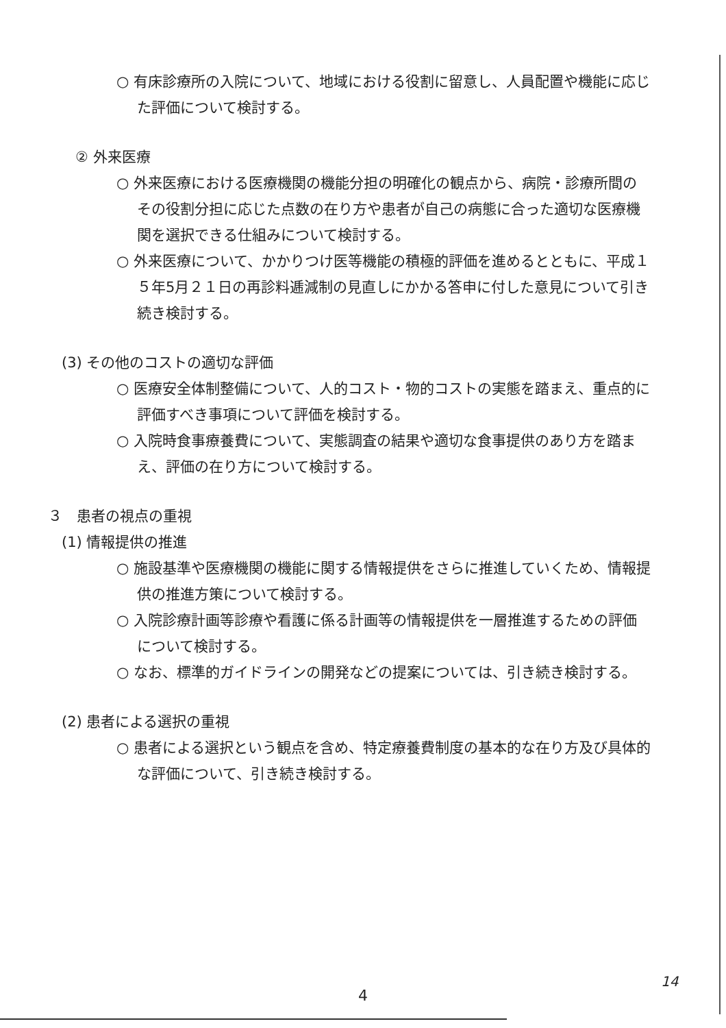○ 有床診療所の入院について、地域における役割に留意し、人員配置や機能に応じた評価について検討する。
② 外来医療
○ 外来医療における医療機関の機能分担の明確化の観点から、病院・診療所間のその役割分担に応じた点数の在り方や患者が自己の病態に合った適切な医療機関を選択できる仕組みについて検討する。
○ 外来医療について、かかりつけ医等機能の積極的評価を進めるとともに、平成１５年5月２１日の再診料逓減制の見直しにかかる答申に付した意見について引き続き検討する。
(3) その他のコストの適切な評価
○ 医療安全体制整備について、人的コスト・物的コストの実態を踏まえ、重点的に評価すべき事項について評価を検討する。
○ 入院時食事療養費について、実態調査の結果や適切な食事提供のあり方を踏まえ、評価の在り方について検討する。
３　患者の視点の重視
(1) 情報提供の推進
○ 施設基準や医療機関の機能に関する情報提供をさらに推進していくため、情報提供の推進方策について検討する。
○ 入院診療計画等診療や看護に係る計画等の情報提供を一層推進するための評価について検討する。
○ なお、標準的ガイドラインの開発などの提案については、引き続き検討する。
(2) 患者による選択の重視
○ 患者による選択という観点を含め、特定療養費制度の基本的な在り方及び具体的な評価について、引き続き検討する。
4
14